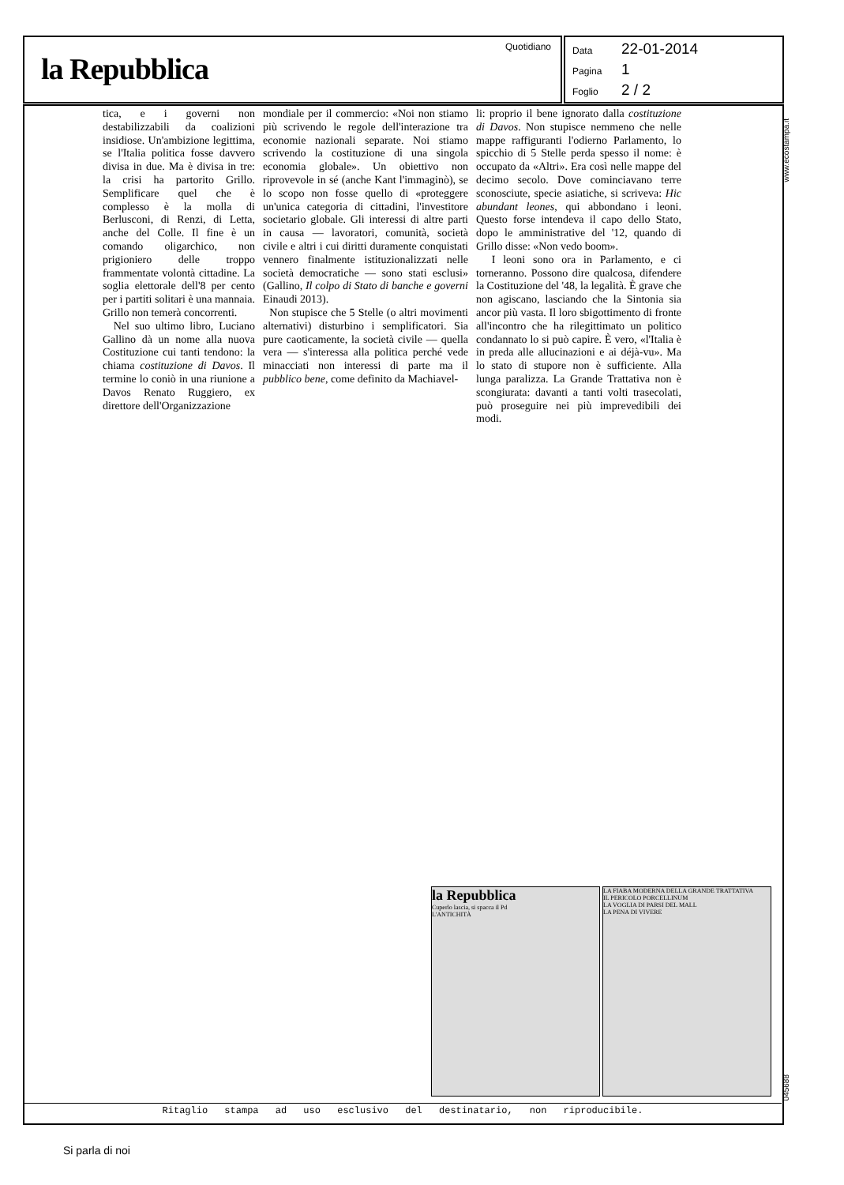la Repubblica
Quotidiano
Data 22-01-2014
Pagina 1
Foglio 2 / 2
tica, e i governi non destabilizzabili da coalizioni insidiose. Un'ambizione legittima, se l'Italia politica fosse davvero divisa in due. Ma è divisa in tre: la crisi ha partorito Grillo. Semplificare quel che è complesso è la molla di Berlusconi, di Renzi, di Letta, anche del Colle. Il fine è un comando oligarchico, non prigioniero delle troppo frammentate volontà cittadine. La soglia elettorale dell'8 per cento per i partiti solitari è una mannaia. Grillo non temerà concorrenti.
Nel suo ultimo libro, Luciano Gallino dà un nome alla nuova Costituzione cui tanti tendono: la chiama costituzione di Davos. Il termine lo coniò in una riunione a Davos Renato Ruggiero, ex direttore dell'Organizzazione
mondiale per il commercio: «Noi non stiamo più scrivendo le regole dell'interazione tra economie nazionali separate. Noi stiamo scrivendo la costituzione di una singola economia globale». Un obiettivo non riprovevole in sé (anche Kant l'immaginò), se lo scopo non fosse quello di «proteggere un'unica categoria di cittadini, l'investitore societario globale. Gli interessi di altre parti in causa — lavoratori, comunità, società civile e altri i cui diritti duramente conquistati vennero finalmente istituzionalizzati nelle società democratiche — sono stati esclusi» (Gallino, Il colpo di Stato di banche e governi Einaudi 2013).
Non stupisce che 5 Stelle (o altri movimenti alternativi) disturbino i semplificatori. Sia pure caoticamente, la società civile — quella vera — s'interessa alla politica perché vede minacciati non interessi di parte ma il pubblico bene, come definito da Machiavel-
li: proprio il bene ignorato dalla costituzione di Davos. Non stupisce nemmeno che nelle mappe raffiguranti l'odierno Parlamento, lo spicchio di 5 Stelle perda spesso il nome: è occupato da «Altri». Era così nelle mappe del decimo secolo. Dove cominciavano terre sconosciute, specie asiatiche, si scriveva: Hic abundant leones, qui abbondano i leoni. Questo forse intendeva il capo dello Stato, dopo le amministrative del '12, quando di Grillo disse: «Non vedo boom».
I leoni sono ora in Parlamento, e ci torneranno. Possono dire qualcosa, difendere la Costituzione del '48, la legalità. È grave che non agiscano, lasciando che la Sintonia sia ancor più vasta. Il loro sbigottimento di fronte all'incontro che ha rilegittimato un politico condannato lo si può capire. È vero, «l'Italia è in preda alle allucinazioni e ai déjà-vu». Ma lo stato di stupore non è sufficiente. Alla lunga paralizza. La Grande Trattativa non è scongiurata: davanti a tanti volti trasecolati, può proseguire nei più imprevedibili dei modi.
www.ecostampa.it
045688
la Repubblica
Cuperlo lascia, si spacca il Pd
L'ANTICHITÀ
LA FIABA MODERNA DELLA GRANDE TRATTATIVA
IL PERICOLO PORCELLINUM
LA VOGLIA DI PARSI DEL MALL
LA PENA DI VIVERE
Ritaglio stampa ad uso esclusivo del destinatario, non riproducibile.
Si parla di noi